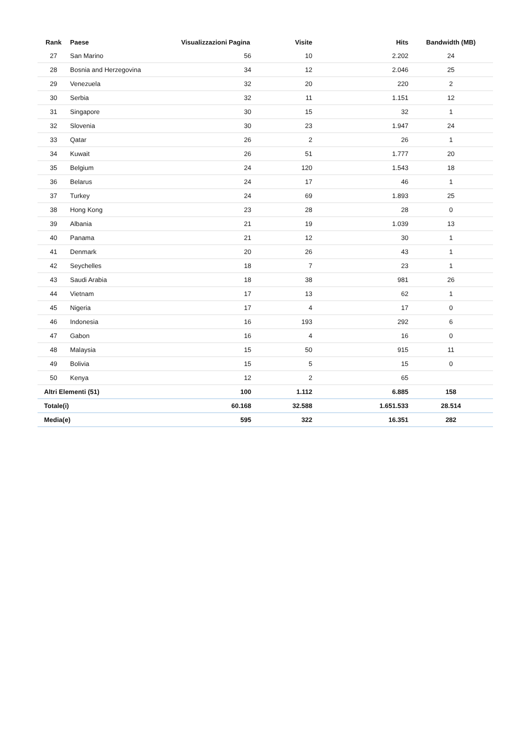| Rank | Paese | Visualizzazioni Pagina | Visite | Hits | Bandwidth (MB) |
| --- | --- | --- | --- | --- | --- |
| 27 | San Marino | 56 | 10 | 2.202 | 24 |
| 28 | Bosnia and Herzegovina | 34 | 12 | 2.046 | 25 |
| 29 | Venezuela | 32 | 20 | 220 | 2 |
| 30 | Serbia | 32 | 11 | 1.151 | 12 |
| 31 | Singapore | 30 | 15 | 32 | 1 |
| 32 | Slovenia | 30 | 23 | 1.947 | 24 |
| 33 | Qatar | 26 | 2 | 26 | 1 |
| 34 | Kuwait | 26 | 51 | 1.777 | 20 |
| 35 | Belgium | 24 | 120 | 1.543 | 18 |
| 36 | Belarus | 24 | 17 | 46 | 1 |
| 37 | Turkey | 24 | 69 | 1.893 | 25 |
| 38 | Hong Kong | 23 | 28 | 28 | 0 |
| 39 | Albania | 21 | 19 | 1.039 | 13 |
| 40 | Panama | 21 | 12 | 30 | 1 |
| 41 | Denmark | 20 | 26 | 43 | 1 |
| 42 | Seychelles | 18 | 7 | 23 | 1 |
| 43 | Saudi Arabia | 18 | 38 | 981 | 26 |
| 44 | Vietnam | 17 | 13 | 62 | 1 |
| 45 | Nigeria | 17 | 4 | 17 | 0 |
| 46 | Indonesia | 16 | 193 | 292 | 6 |
| 47 | Gabon | 16 | 4 | 16 | 0 |
| 48 | Malaysia | 15 | 50 | 915 | 11 |
| 49 | Bolivia | 15 | 5 | 15 | 0 |
| 50 | Kenya | 12 | 2 | 65 | |
| Altri Elementi (51) | | 100 | 1.112 | 6.885 | 158 |
| Totale(i) | | 60.168 | 32.588 | 1.651.533 | 28.514 |
| Media(e) | | 595 | 322 | 16.351 | 282 |